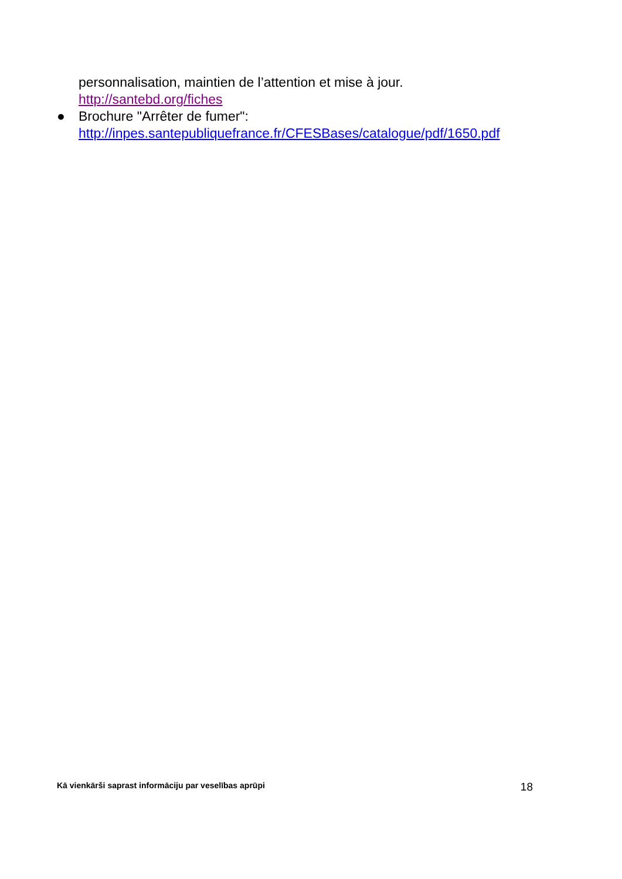personnalisation, maintien de l’attention et mise à jour.
http://santebd.org/fiches
● Brochure "Arrêter de fumer": http://inpes.santepubliquefrance.fr/CFESBases/catalogue/pdf/1650.pdf
Kā vienkārši saprast informāciju par veselības aprūpi 18